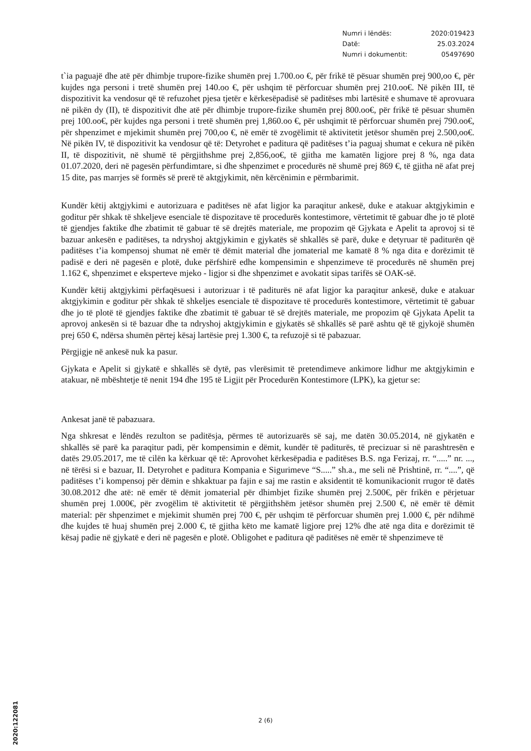Numri i lëndës: 2020:019423
Datë: 25.03.2024
Numri i dokumentit: 05497690
t`ia paguajë dhe atë për dhimbje trupore-fizike shumën prej 1.700.oo €, për frikë të pësuar shumën prej 900,oo €, për kujdes nga personi i tretë shumën prej 140.oo €, për ushqim të përforcuar shumën prej 210.oo€. Në pikën III, të dispozitivit ka vendosur që të refuzohet pjesa tjetër e kërkesëpadisë së paditëses mbi lartësitë e shumave të aprovuara në pikën dy (II), të dispozitivit dhe atë për dhimbje trupore-fizike shumën prej 800.oo€, për frikë të pësuar shumën prej 100.oo€, për kujdes nga personi i tretë shumën prej 1,860.oo €, për ushqimit të përforcuar shumën prej 790.oo€, për shpenzimet e mjekimit shumën prej 700,oo €, në emër të zvogëlimit të aktivitetit jetësor shumën prej 2.500,oo€. Në pikën IV, të dispozitivit ka vendosur që të: Detyrohet e paditura që paditëses t’ia paguaj shumat e cekura në pikën II, të dispozitivit, në shumë të përgjithshme prej 2,856,oo€, të gjitha me kamatën ligjore prej 8 %, nga data 01.07.2020, deri në pagesën përfundimtare, si dhe shpenzimet e procedurës në shumë prej 869 €, të gjitha në afat prej 15 dite, pas marrjes së formës së prerë të aktgjykimit, nën kërcënimin e përmbarimit.
Kundër këtij aktgjykimi e autorizuara e paditëses në afat ligjor ka paraqitur ankesë, duke e atakuar aktgjykimin e goditur për shkak të shkeljeve esenciale të dispozitave të procedurës kontestimore, vërtetimit të gabuar dhe jo të plotë të gjendjes faktike dhe zbatimit të gabuar të së drejtës materiale, me propozim që Gjykata e Apelit ta aprovoj si të bazuar ankesën e paditëses, ta ndryshoj aktgjykimin e gjykatës së shkallës së parë, duke e detyruar të paditurën që paditëses t’ia kompensoj shumat në emër të dëmit material dhe jomaterial me kamatë 8 % nga dita e dorëzimit të padisë e deri në pagesën e plotë, duke përfshirë edhe kompensimin e shpenzimeve të procedurës në shumën prej 1.162 €, shpenzimet e eksperteve mjeko - ligjor si dhe shpenzimet e avokatit sipas tarifës së OAK-së.
Kundër këtij aktgjykimi përfaqësuesi i autorizuar i të paditurës në afat ligjor ka paraqitur ankesë, duke e atakuar aktgjykimin e goditur për shkak të shkeljes esenciale të dispozitave të procedurës kontestimore, vërtetimit të gabuar dhe jo të plotë të gjendjes faktike dhe zbatimit të gabuar të së drejtës materiale, me propozim që Gjykata Apelit ta aprovoj ankesën si të bazuar dhe ta ndryshoj aktgjykimin e gjykatës së shkallës së parë ashtu që të gjykojë shumën prej 650 €, ndërsa shumën përtej kësaj lartësie prej 1.300 €, ta refuzojë si të pabazuar.
Përgjigje në ankesë nuk ka pasur.
Gjykata e Apelit si gjykatë e shkallës së dytë, pas vlerësimit të pretendimeve ankimore lidhur me aktgjykimin e atakuar, në mbështetje të nenit 194 dhe 195 të Ligjit për Procedurën Kontestimore (LPK), ka gjetur se:
Ankesat janë të pabazuara.
Nga shkresat e lëndës rezulton se paditësja, përmes të autorizuarës së saj, me datën 30.05.2014, në gjykatën e shkallës së parë ka paraqitur padi, për kompensimin e dëmit, kundër të paditurës, të precizuar si në parashtresën e datës 29.05.2017, me të cilën ka kërkuar që të: Aprovohet kërkesëpadia e paditëses B.S. nga Ferizaj, rr. “.....” nr. ..., në tërësi si e bazuar, II. Detyrohet e paditura Kompania e Sigurimeve “S.....” sh.a., me seli në Prishtinë, rr. “....”, që paditëses t’i kompensoj për dëmin e shkaktuar pa fajin e saj me rastin e aksidentit të komunikacionit rrugor të datës 30.08.2012 dhe atë: në emër të dëmit jomaterial për dhimbjet fizike shumën prej 2.500€, për frikën e përjetuar shumën prej 1.000€, për zvogëlim të aktivitetit të përgjithshëm jetësor shumën prej 2.500 €, në emër të dëmit material: për shpenzimet e mjekimit shumën prej 700 €, për ushqim të përforcuar shumën prej 1.000 €, për ndihmë dhe kujdes të huaj shumën prej 2.000 €, të gjitha këto me kamatë ligjore prej 12% dhe atë nga dita e dorëzimit të kësaj padie në gjykatë e deri në pagesën e plotë. Obligohet e paditura që paditëses në emër të shpenzimeve të
2 (6)
2020:122081